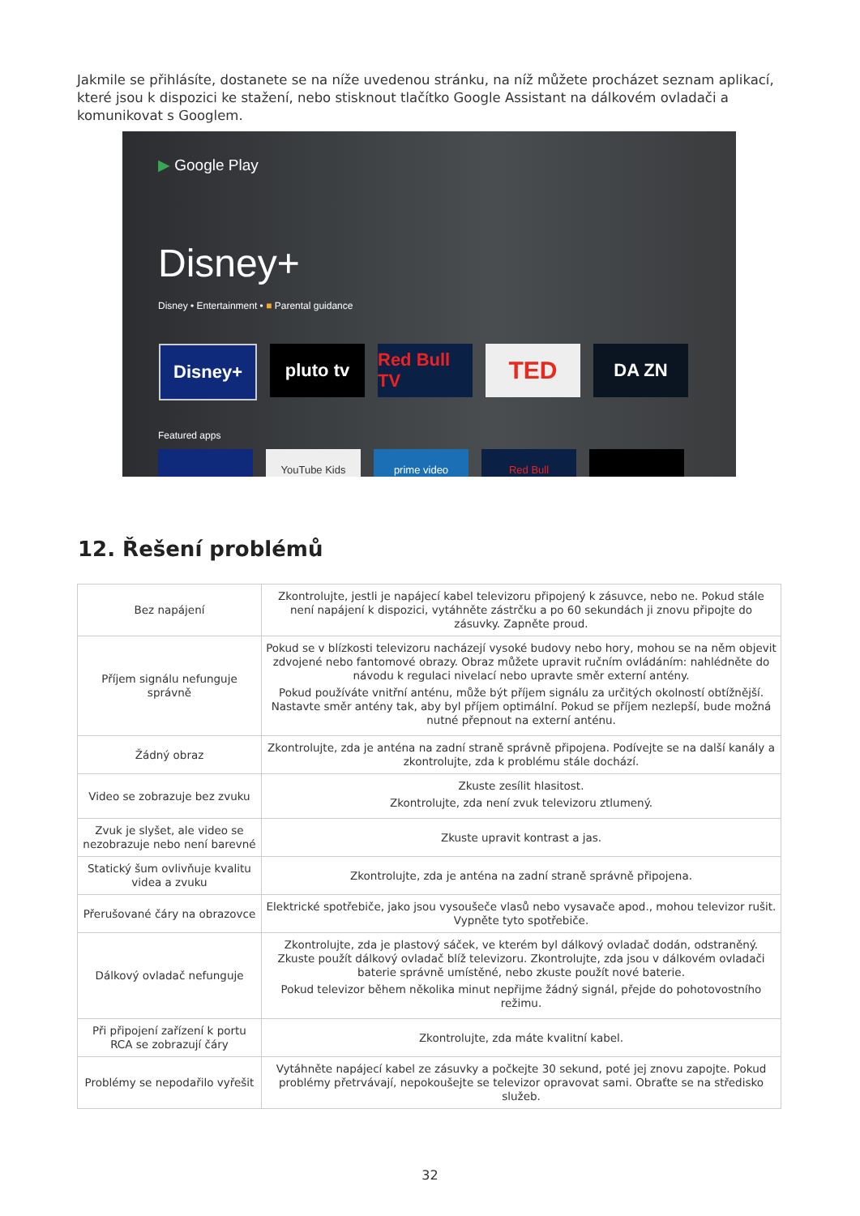Jakmile se přihlásíte, dostanete se na níže uvedenou stránku, na níž můžete procházet seznam aplikací, které jsou k dispozici ke stažení, nebo stisknout tlačítko Google Assistant na dálkovém ovladači a komunikovat s Googlem.
▶ Google Play
Disney+
Disney • Entertainment • ■ Parental guidance
Disney+ pluto tv Red Bull TV
TED
DA ZN
Featured apps
YouTube Kids prime video Red Bull
12. Řešení problémů
| Bez napájení | Zkontrolujte, jestli je napájecí kabel televizoru připojený k zásuvce, nebo ne. Pokud stále není napájení k dispozici, vytáhněte zástrčku a po 60 sekundách ji znovu připojte do zásuvky. Zapněte proud. |
| Příjem signálu nefunguje správně | Pokud se v blízkosti televizoru nacházejí vysoké budovy nebo hory, mohou se na něm objevit zdvojené nebo fantomové obrazy. Obraz můžete upravit ručním ovládáním: nahlédněte do návodu k regulaci nivelací nebo upravte směr externí antény. Pokud používáte vnitřní anténu, může být příjem signálu za určitých okolností obtížnější. Nastavte směr antény tak, aby byl příjem optimální. Pokud se příjem nezlepší, bude možná nutné přepnout na externí anténu. |
| Žádný obraz | Zkontrolujte, zda je anténa na zadní straně správně připojena. Podívejte se na další kanály a zkontrolujte, zda k problému stále dochází. |
| Video se zobrazuje bez zvuku | Zkuste zesílit hlasitost. Zkontrolujte, zda není zvuk televizoru ztlumený. |
| Zvuk je slyšet, ale video se nezobrazuje nebo není barevné | Zkuste upravit kontrast a jas. |
| Statický šum ovlivňuje kvalitu videa a zvuku | Zkontrolujte, zda je anténa na zadní straně správně připojena. |
| Přerušované čáry na obrazovce | Elektrické spotřebiče, jako jsou vysoušeče vlasů nebo vysavače apod., mohou televizor rušit. Vypněte tyto spotřebiče. |
| Dálkový ovladač nefunguje | Zkontrolujte, zda je plastový sáček, ve kterém byl dálkový ovladač dodán, odstraněný. Zkuste použít dálkový ovladač blíž televizoru. Zkontrolujte, zda jsou v dálkovém ovladači baterie správně umístěné, nebo zkuste použít nové baterie. Pokud televizor během několika minut nepřijme žádný signál, přejde do pohotovostního režimu. |
| Při připojení zařízení k portu RCA se zobrazují čáry | Zkontrolujte, zda máte kvalitní kabel. |
| Problémy se nepodařilo vyřešit | Vytáhněte napájecí kabel ze zásuvky a počkejte 30 sekund, poté jej znovu zapojte. Pokud problémy přetrvávají, nepokoušejte se televizor opravovat sami. Obraťte se na středisko služeb. |
32